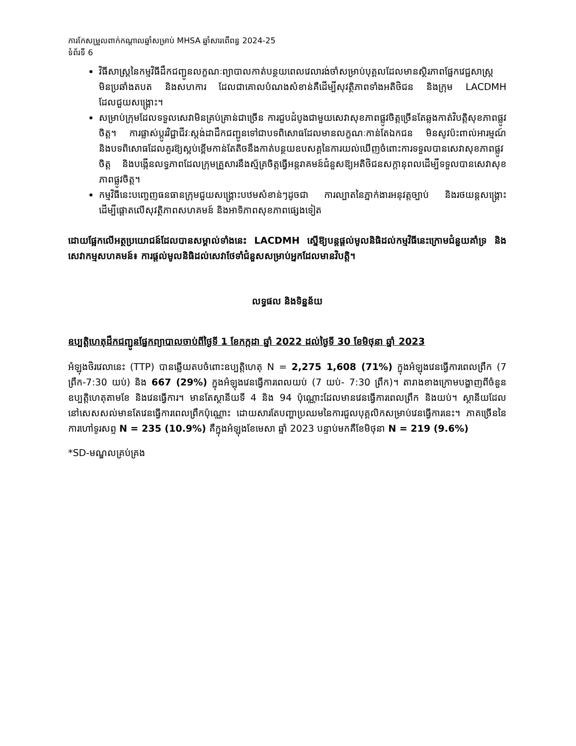ការកែសម្រួលពាក់កណ្តាលឆ្នាំសម្រាប់ MHSA ឆ្នាំសារពើពន្ធ 2024-25
ទំព័រទី 6
វិធីសាស្ត្រនៃកម្មវិធីដឹកជញ្ជូនលក្ខណៈព្យាបាលកាត់បន្ថយពេលវេលារង់ចាំសម្រាប់បុគ្គលដែលមានស្ថិរភាពផ្នែកវេជ្ជសាស្ត្រ មិនប្រឆាំងតបត និងសហការ ដែលជាគោលបំណងសំខាន់គឺដើម្បីសុវត្ថិភាពទាំងអតិថិជន និងក្រុម LACDMH ដែលជួយសង្គ្រោះ។
សម្រាប់ក្រុមដែលទទួលសេវាមិនគ្រប់គ្រាន់ជាច្រើន ការជួបដំបូងជាមួយសេវាសុខភាពផ្លូវចិត្តច្រើនតែឆ្លងកាត់វិបត្តិសុខភាពផ្លូវចិត្ត។ ការផ្លាស់ប្តូរវិជ្ជាជីវៈស្តង់ដាដឹកជញ្ជូនទៅជាបទពិសោធដែលមានលក្ខណៈកាន់តែឯកជន មិនសូវប៉ះពាល់អារម្មណ៍ និងបទពិសោធដែលគួរឱ្យស្អប់ខ្ពើមកាន់តែតិចនឹងកាត់បន្ថយឧបសគ្គនៃការយល់ឃើញចំពោះការទទួលបានសេវាសុខភាពផ្លូវចិត្ត និងបង្កើនលទ្ធភាពដែលក្រុមគ្រួសារនឹងស្ម័គ្រចិត្តធ្វើអន្តរាគមន៍ជំនួសឱ្យអតិថិជនសក្តានុពលដើម្បីទទួលបានសេវាសុខភាពផ្លូវចិត្ត។
កម្មវិធីនេះបញ្ចេញធនធានក្រុមជួយសង្គ្រោះបឋមសំខាន់ៗដូចជា ការល្បាតនៃភ្នាក់ងារអនុវត្តច្បាប់ និងរថយន្តសង្គ្រោះ ដើម្បីផ្តោតលើសុវត្ថិភាពសហគមន៍ និងអាទិភាពសុខភាពផ្សេងទៀត
ដោយផ្អែកលើអត្ថប្រយោជន៍ដែលបានសម្គាល់ទាំងនេះ LACDMH ស្នើឱ្យបន្តផ្តល់មូលនិធិដល់កម្មវិធីនេះក្រោមជំនួយគាំទ្រ និងសេវាកម្មសហគមន៍៖ ការផ្តល់មូលនិធិដល់សេវាថែទាំជំនួសសម្រាប់អ្នកដែលមានវិបត្តិ។
លទ្ធផល និងទិន្នន័យ
ឧប្បត្តិហេតុដឹកជញ្ជូនផ្នែកព្យាបាលចាប់ពីថ្ងៃទី 1 ខែកក្កដា ឆ្នាំ 2022 ដល់ថ្ងៃទី 30 ខែមិថុនា ឆ្នាំ 2023
អំឡុងថិរវេលានេះ (TTP) បានឆ្លើយតបចំពោះឧប្បត្តិហេតុ N = 2,275 1,608 (71%) ក្នុងអំឡុងវេនធ្វើការពេលព្រឹក (7 ព្រឹក-7:30 យប់) និង 667 (29%) ក្នុងអំឡុងវេនធ្វើការពេលយប់ (7 យប់- 7:30 ព្រឹក)។ តារាងខាងក្រោមបង្ហាញពីចំនួនឧប្បត្តិហេតុតាមខែ និងវេនធ្វើការ។ មានតែស្ថានីយទី 4 និង 94 ប៉ុណ្ណោះដែលមានវេនធ្វើការពេលព្រឹក និងយប់។ ស្ថានីយដែលនៅសេសសល់មានតែវេនធ្វើការពេលព្រឹកប៉ុណ្ណោះ ដោយសារតែបញ្ហាប្រឈមនៃការជួលបុគ្គលិកសម្រាប់វេនធ្វើការនេះ។ ភាគច្រើននៃការហៅទូរសព្ទ N = 235 (10.9%) គឺក្នុងអំឡុងខែមេសា ឆ្នាំ 2023 បន្ទាប់មកគឺខែមិថុនា N = 219 (9.6%)
*SD-មណ្ឌលគ្រប់គ្រង